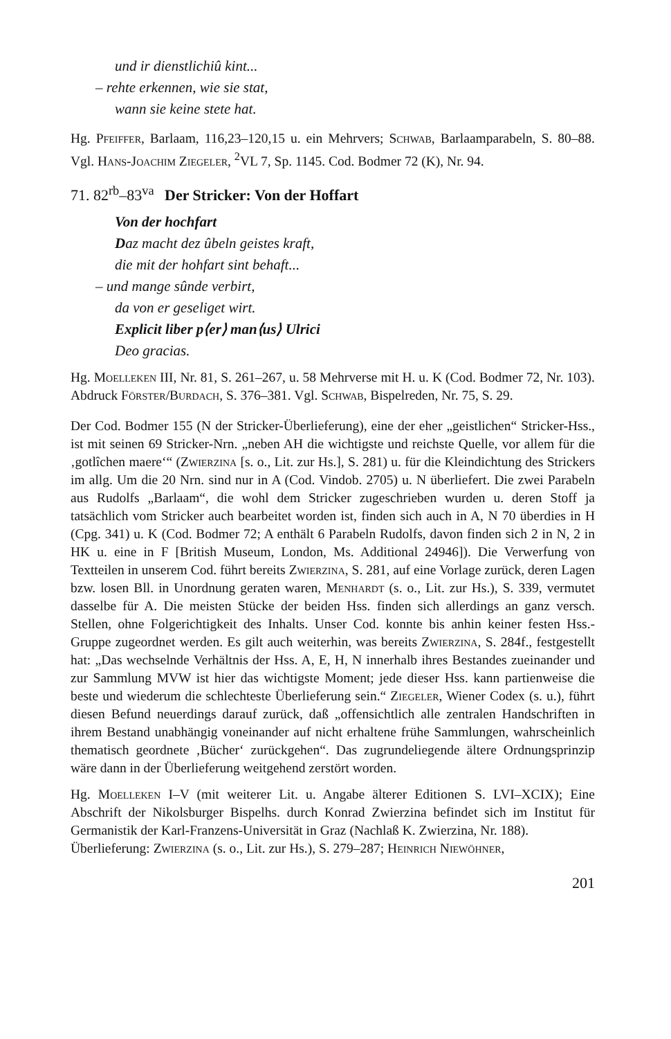und ir dienstlichiû kint...
– rehte erkennen, wie sie stat,
wann sie keine stete hat.
Hg. Pfeiffer, Barlaam, 116,23–120,15 u. ein Mehrvers; Schwab, Barlaamparabeln, S. 80–88. Vgl. Hans-Joachim Ziegeler, <sup>2</sup>VL 7, Sp. 1145. Cod. Bodmer 72 (K), Nr. 94.
71. 82<sup>rb</sup>–83<sup>va</sup> Der Stricker: Von der Hoffart
Von der hochfart
Daz macht dez ûbeln geistes kraft,
die mit der hohfart sint behaft...
– und mange sûnde verbirt,
da von er geseliget wirt.
Explicit liber p⟨er⟩ man⟨us⟩ Ulrici
Deo gracias.
Hg. Moelleken III, Nr. 81, S. 261–267, u. 58 Mehrverse mit H. u. K (Cod. Bodmer 72, Nr. 103). Abdruck Förster/Burdach, S. 376–381. Vgl. Schwab, Bispelreden, Nr. 75, S. 29.
Der Cod. Bodmer 155 (N der Stricker-Überlieferung), eine der eher „geistlichen“ Stricker-Hss., ist mit seinen 69 Stricker-Nrn. „neben AH die wichtigste und reichste Quelle, vor allem für die ‚gotlîchen maere‘“ (Zwierzina [s. o., Lit. zur Hs.], S. 281) u. für die Kleindichtung des Strickers im allg. Um die 20 Nrn. sind nur in A (Cod. Vindob. 2705) u. N überliefert. Die zwei Parabeln aus Rudolfs „Barlaam“, die wohl dem Stricker zugeschrieben wurden u. deren Stoff ja tatsächlich vom Stricker auch bearbeitet worden ist, finden sich auch in A, N 70 überdies in H (Cpg. 341) u. K (Cod. Bodmer 72; A enthält 6 Parabeln Rudolfs, davon finden sich 2 in N, 2 in HK u. eine in F [British Museum, London, Ms. Additional 24946]). Die Verwerfung von Textteilen in unserem Cod. führt bereits Zwierzina, S. 281, auf eine Vorlage zurück, deren Lagen bzw. losen Bll. in Unordnung geraten waren, Menhardt (s. o., Lit. zur Hs.), S. 339, vermutet dasselbe für A. Die meisten Stücke der beiden Hss. finden sich allerdings an ganz versch. Stellen, ohne Folgerichtigkeit des Inhalts. Unser Cod. konnte bis anhin keiner festen Hss.-Gruppe zugeordnet werden. Es gilt auch weiterhin, was bereits Zwierzina, S. 284f., festgestellt hat: „Das wechselnde Verhältnis der Hss. A, E, H, N innerhalb ihres Bestandes zueinander und zur Sammlung MVW ist hier das wichtigste Moment; jede dieser Hss. kann partienweise die beste und wiederum die schlechteste Überlieferung sein.“ Ziegeler, Wiener Codex (s. u.), führt diesen Befund neuerdings darauf zurück, daß „offensichtlich alle zentralen Handschriften in ihrem Bestand unabhängig voneinander auf nicht erhaltene frühe Sammlungen, wahrscheinlich thematisch geordnete ‚Bücher‘ zurückgehen“. Das zugrundeliegende ältere Ordnungsprinzip wäre dann in der Überlieferung weitgehend zerstört worden.
Hg. Moelleken I–V (mit weiterer Lit. u. Angabe älterer Editionen S. LVI–XCIX); Eine Abschrift der Nikolsburger Bispelhs. durch Konrad Zwierzina befindet sich im Institut für Germanistik der Karl-Franzens-Universität in Graz (Nachlaß K. Zwierzina, Nr. 188).
Überlieferung: Zwierzina (s. o., Lit. zur Hs.), S. 279–287; Heinrich Niewöhner,
201